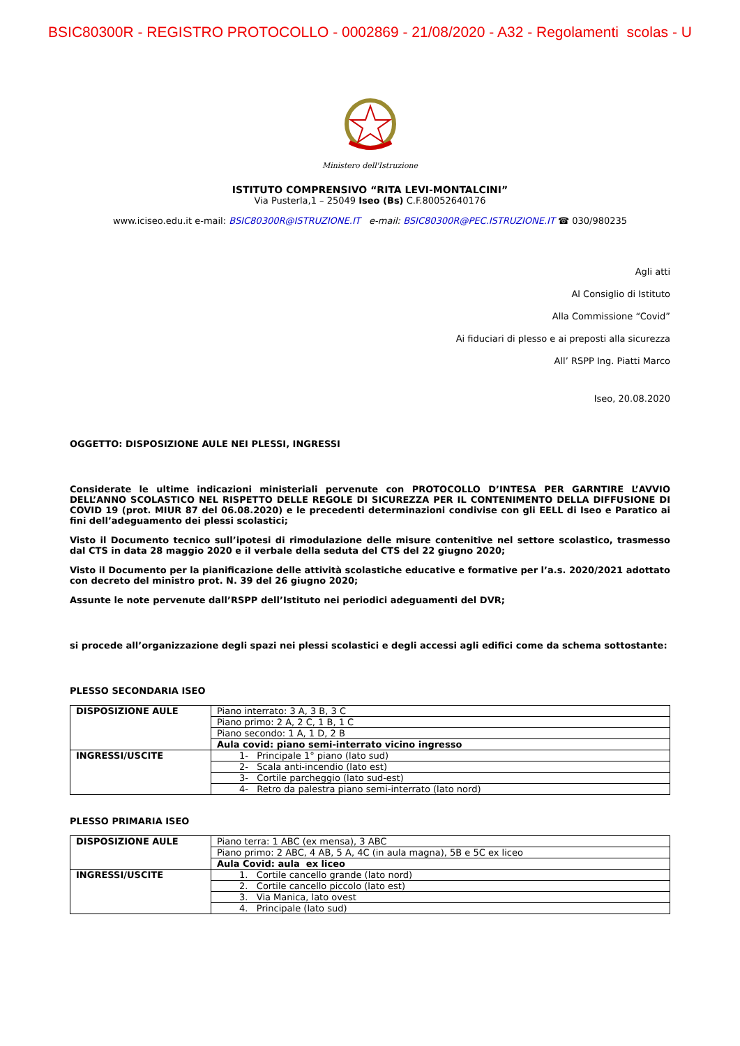BSIC80300R - REGISTRO PROTOCOLLO - 0002869 - 21/08/2020 - A32 - Regolamenti scolas - U
Ministero dell'Istruzione
ISTITUTO COMPRENSIVO “RITA LEVI-MONTALCINI”
Via Pusterla,1 – 25049 Iseo (Bs) C.F.80052640176
www.iciseo.edu.it e-mail: BSIC80300R@ISTRUZIONE.IT e-mail: BSIC80300R@PEC.ISTRUZIONE.IT ☎ 030/980235
Agli atti
Al Consiglio di Istituto
Alla Commissione “Covid”
Ai fiduciari di plesso e ai preposti alla sicurezza
All’ RSPP Ing. Piatti Marco
Iseo, 20.08.2020
OGGETTO: DISPOSIZIONE AULE NEI PLESSI, INGRESSI
Considerate le ultime indicazioni ministeriali pervenute con PROTOCOLLO D’INTESA PER GARNTIRE L’AVVIO DELL’ANNO SCOLASTICO NEL RISPETTO DELLE REGOLE DI SICUREZZA PER IL CONTENIMENTO DELLA DIFFUSIONE DI COVID 19 (prot. MIUR 87 del 06.08.2020) e le precedenti determinazioni condivise con gli EELL di Iseo e Paratico ai fini dell’adeguamento dei plessi scolastici;
Visto il Documento tecnico sull’ipotesi di rimodulazione delle misure contenitive nel settore scolastico, trasmesso dal CTS in data 28 maggio 2020 e il verbale della seduta del CTS del 22 giugno 2020;
Visto il Documento per la pianificazione delle attività scolastiche educative e formative per l’a.s. 2020/2021 adottato con decreto del ministro prot. N. 39 del 26 giugno 2020;
Assunte le note pervenute dall’RSPP dell’Istituto nei periodici adeguamenti del DVR;
si procede all’organizzazione degli spazi nei plessi scolastici e degli accessi agli edifici come da schema sottostante:
PLESSO SECONDARIA ISEO
| DISPOSIZIONE AULE | Piano interrato: 3 A, 3 B, 3 C |
| | Piano primo: 2 A, 2 C, 1 B, 1 C |
| | Piano secondo: 1 A, 1 D, 2 B |
| | Aula covid: piano semi-interrato vicino ingresso |
| INGRESSI/USCITE | 1- Principale 1° piano (lato sud) |
| | 2- Scala anti-incendio (lato est) |
| | 3- Cortile parcheggio (lato sud-est) |
| | 4- Retro da palestra piano semi-interrato (lato nord) |
PLESSO PRIMARIA ISEO
| DISPOSIZIONE AULE | Piano terra: 1 ABC (ex mensa), 3 ABC |
| | Piano primo: 2 ABC, 4 AB, 5 A, 4C (in aula magna), 5B e 5C ex liceo |
| | Aula Covid: aula ex liceo |
| INGRESSI/USCITE | 1. Cortile cancello grande (lato nord) |
| | 2. Cortile cancello piccolo (lato est) |
| | 3. Via Manica, lato ovest |
| | 4. Principale (lato sud) |